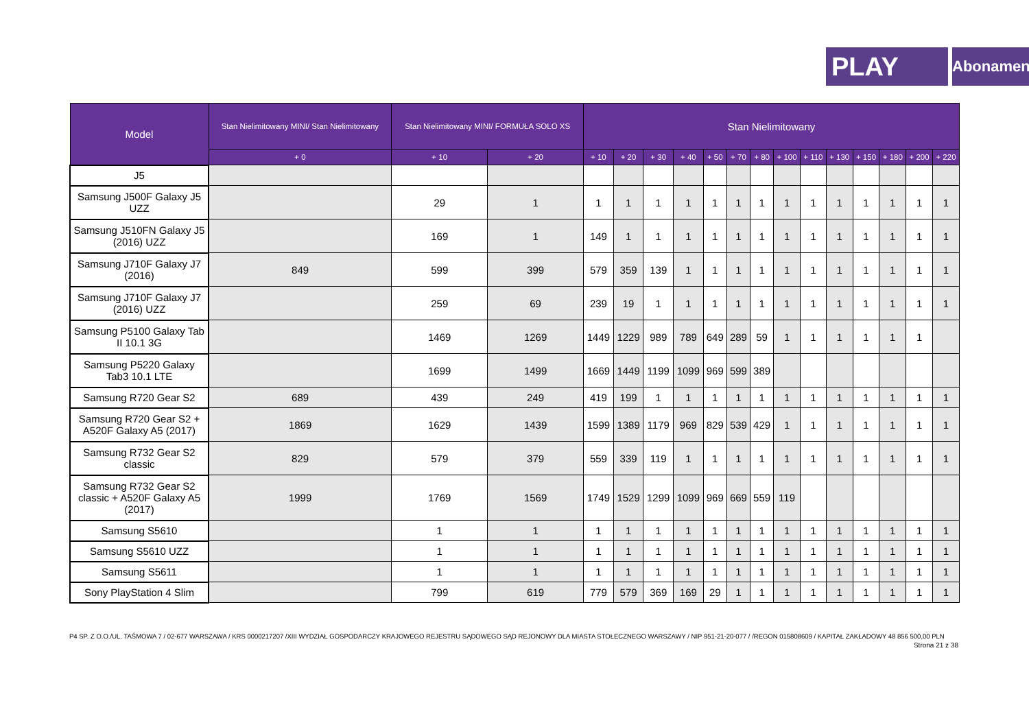PLAY
Abonament
| Model | Stan Nielimitowany MINI/ Stan Nielimitowany | Stan Nielimitowany MINI/ FORMUŁA SOLO XS | | Stan Nielimitowany | | | | | | | | | | | | | |
| --- | --- | --- | --- | --- | --- | --- | --- | --- | --- | --- | --- | --- | --- | --- | --- | --- | --- |
| | + 0 | + 10 | + 20 | + 10 | + 20 | + 30 | + 40 | + 50 | + 70 | + 80 | + 100 | + 110 | + 130 | + 150 | + 180 | + 200 | + 220 |
| J5 | | | | | | | | | | | | | | | | | |
| Samsung J500F Galaxy J5 UZZ | | 29 | 1 | 1 | 1 | 1 | 1 | 1 | 1 | 1 | 1 | 1 | 1 | 1 | 1 | 1 | 1 |
| Samsung J510FN Galaxy J5 (2016) UZZ | | 169 | 1 | 149 | 1 | 1 | 1 | 1 | 1 | 1 | 1 | 1 | 1 | 1 | 1 | 1 | 1 |
| Samsung J710F Galaxy J7 (2016) | 849 | 599 | 399 | 579 | 359 | 139 | 1 | 1 | 1 | 1 | 1 | 1 | 1 | 1 | 1 | 1 | 1 |
| Samsung J710F Galaxy J7 (2016) UZZ | | 259 | 69 | 239 | 19 | 1 | 1 | 1 | 1 | 1 | 1 | 1 | 1 | 1 | 1 | 1 | 1 |
| Samsung P5100 Galaxy Tab II 10.1 3G | | 1469 | 1269 | 1449 | 1229 | 989 | 789 | 649 | 289 | 59 | 1 | 1 | 1 | 1 | 1 | 1 | |
| Samsung P5220 Galaxy Tab3 10.1 LTE | | 1699 | 1499 | 1669 | 1449 | 1199 | 1099 | 969 | 599 | 389 | | | | | | | |
| Samsung R720 Gear S2 | 689 | 439 | 249 | 419 | 199 | 1 | 1 | 1 | 1 | 1 | 1 | 1 | 1 | 1 | 1 | 1 | 1 |
| Samsung R720 Gear S2 + A520F Galaxy A5 (2017) | 1869 | 1629 | 1439 | 1599 | 1389 | 1179 | 969 | 829 | 539 | 429 | 1 | 1 | 1 | 1 | 1 | 1 | 1 |
| Samsung R732 Gear S2 classic | 829 | 579 | 379 | 559 | 339 | 119 | 1 | 1 | 1 | 1 | 1 | 1 | 1 | 1 | 1 | 1 | 1 |
| Samsung R732 Gear S2 classic + A520F Galaxy A5 (2017) | 1999 | 1769 | 1569 | 1749 | 1529 | 1299 | 1099 | 969 | 669 | 559 | 119 | | | | | | |
| Samsung S5610 | | 1 | 1 | 1 | 1 | 1 | 1 | 1 | 1 | 1 | 1 | 1 | 1 | 1 | 1 | 1 | 1 |
| Samsung S5610 UZZ | | 1 | 1 | 1 | 1 | 1 | 1 | 1 | 1 | 1 | 1 | 1 | 1 | 1 | 1 | 1 | 1 |
| Samsung S5611 | | 1 | 1 | 1 | 1 | 1 | 1 | 1 | 1 | 1 | 1 | 1 | 1 | 1 | 1 | 1 | 1 |
| Sony PlayStation 4 Slim | | 799 | 619 | 779 | 579 | 369 | 169 | 29 | 1 | 1 | 1 | 1 | 1 | 1 | 1 | 1 | 1 |
P4 SP. Z O.O./UL. TAŚMOWA 7 / 02-677 WARSZAWA / KRS 0000217207 /XIII WYDZIAŁ GOSPODARCZY KRAJOWEGO REJESTRU SĄDOWEGO SĄD REJONOWY DLA MIASTA STOŁECZNEGO WARSZAWY / NIP 951-21-20-077 / /REGON 015808609 / KAPITAŁ ZAKŁADOWY 48 856 500,00 PLN
Strona 21 z 38